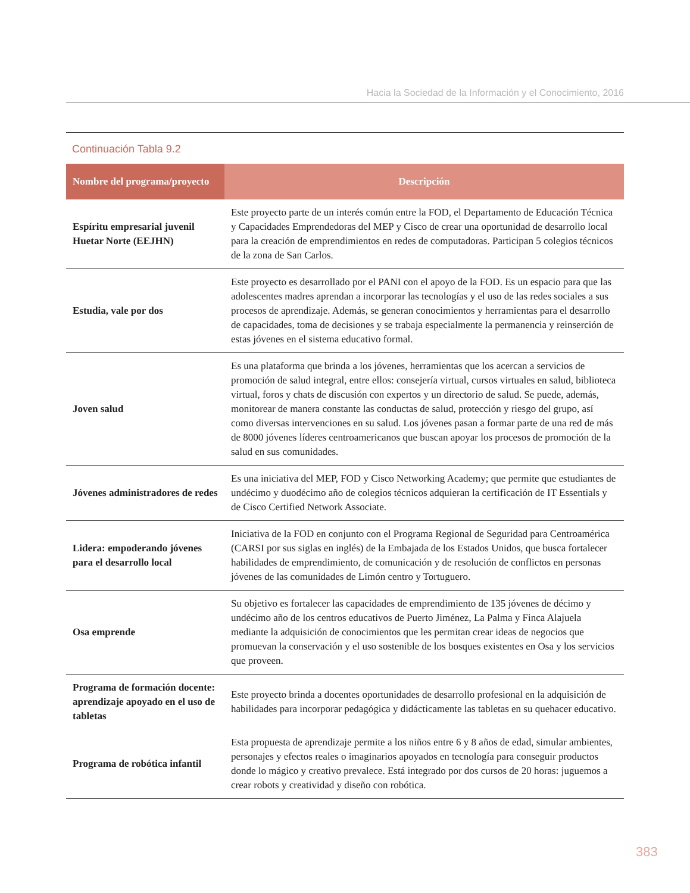Hacia la Sociedad de la Información y el Conocimiento, 2016
Continuación Tabla 9.2
| Nombre del programa/proyecto | Descripción |
| --- | --- |
| Espíritu empresarial juvenil Huetar Norte (EEJHN) | Este proyecto parte de un interés común entre la FOD, el Departamento de Educación Técnica y Capacidades Emprendedoras del MEP y Cisco de crear una oportunidad de desarrollo local para la creación de emprendimientos en redes de computadoras. Participan 5 colegios técnicos de la zona de San Carlos. |
| Estudia, vale por dos | Este proyecto es desarrollado por el PANI con el apoyo de la FOD. Es un espacio para que las adolescentes madres aprendan a incorporar las tecnologías y el uso de las redes sociales a sus procesos de aprendizaje. Además, se generan conocimientos y herramientas para el desarrollo de capacidades, toma de decisiones y se trabaja especialmente la permanencia y reinserción de estas jóvenes en el sistema educativo formal. |
| Joven salud | Es una plataforma que brinda a los jóvenes, herramientas que los acercan a servicios de promoción de salud integral, entre ellos: consejería virtual, cursos virtuales en salud, biblioteca virtual, foros y chats de discusión con expertos y un directorio de salud. Se puede, además, monitorear de manera constante las conductas de salud, protección y riesgo del grupo, así como diversas intervenciones en su salud. Los jóvenes pasan a formar parte de una red de más de 8000 jóvenes líderes centroamericanos que buscan apoyar los procesos de promoción de la salud en sus comunidades. |
| Jóvenes administradores de redes | Es una iniciativa del MEP, FOD y Cisco Networking Academy; que permite que estudiantes de undécimo y duodécimo año de colegios técnicos adquieran la certificación de IT Essentials y de Cisco Certified Network Associate. |
| Lidera: empoderando jóvenes para el desarrollo local | Iniciativa de la FOD en conjunto con el Programa Regional de Seguridad para Centroamérica (CARSI por sus siglas en inglés) de la Embajada de los Estados Unidos, que busca fortalecer habilidades de emprendimiento, de comunicación y de resolución de conflictos en personas jóvenes de las comunidades de Limón centro y Tortuguero. |
| Osa emprende | Su objetivo es fortalecer las capacidades de emprendimiento de 135 jóvenes de décimo y undécimo año de los centros educativos de Puerto Jiménez, La Palma y Finca Alajuela mediante la adquisición de conocimientos que les permitan crear ideas de negocios que promuevan la conservación y el uso sostenible de los bosques existentes en Osa y los servicios que proveen. |
| Programa de formación docente: aprendizaje apoyado en el uso de tabletas | Este proyecto brinda a docentes oportunidades de desarrollo profesional en la adquisición de habilidades para incorporar pedagógica y didácticamente las tabletas en su quehacer educativo. |
| Programa de robótica infantil | Esta propuesta de aprendizaje permite a los niños entre 6 y 8 años de edad, simular ambientes, personajes y efectos reales o imaginarios apoyados en tecnología para conseguir productos donde lo mágico y creativo prevalece. Está integrado por dos cursos de 20 horas: juguemos a crear robots y creatividad y diseño con robótica. |
383